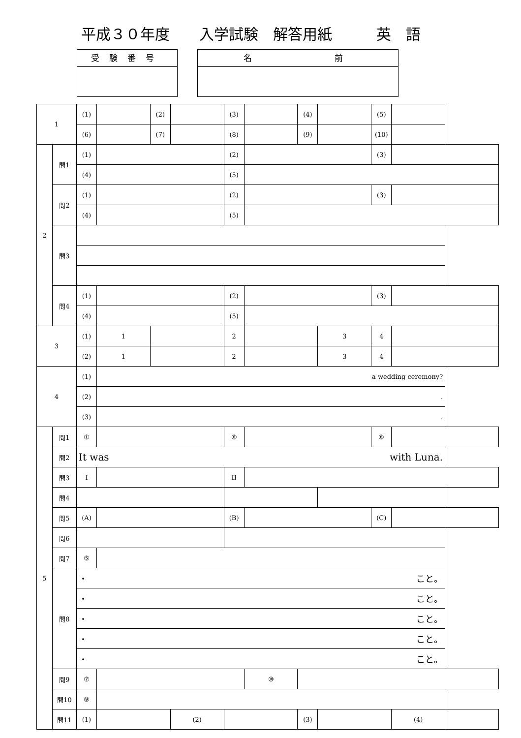平成３０年度　　入学試験　解答用紙　　　英　語
受験番号 名　　　　前
| 1 | | (1) | | (2) | | (3) | | (4) | | (5) | | |
| | | (6) | | (7) | | (8) | | (9) | | (10) | | |
| 2 | 問1 | (1) | | | | (2) | | | | (3) | | |
| | | (4) | | | | (5) | | | | | | |
| | 問2 | (1) | | | | (2) | | | | (3) | | |
| | | (4) | | | | (5) | | | | | | |
| | 問3 | | | | | | | | | | | |
| | 問4 | (1) | | | | (2) | | | | (3) | | |
| | | (4) | | | | (5) | | | | | | |
| 3 | | (1) | 1 | | | 2 | | | 3 | 4 | | |
| | | (2) | 1 | | | 2 | | | 3 | 4 | | |
| 4 | | (1) | a wedding ceremony? | | | | | | | | | |
| | | (2) | . | | | | | | | | | |
| | | (3) | . | | | | | | | | | |
| 5 | 問1 | ① | | | | ⑥ | | | | ⑧ | | |
| | 問2 | It was with Luna. | | | | | | | | | | |
| | 問3 | I | | | | II | | | | | | |
| | 問4 | | | | | | | | | | | |
| | 問5 | (A) | | | | (B) | | | | (C) | | |
| | 問6 | | | | | | | | | | | |
| | 問7 | ⑤ | | | | | | | | | | |
| | 問8 | ・ こと。 | | | | | | | | | | |
| | | ・ こと。 | | | | | | | | | | |
| | | ・ こと。 | | | | | | | | | | |
| | | ・ こと。 | | | | | | | | | | |
| | | ・ こと。 | | | | | | | | | | |
| | 問9 | ⑦ | | | | | ⑩ | | | | | |
| | 問10 | ⑨ | | | | | | | | | | |
| | 問11 | (1) | | | (2) | | | (3) | | | (4) | |